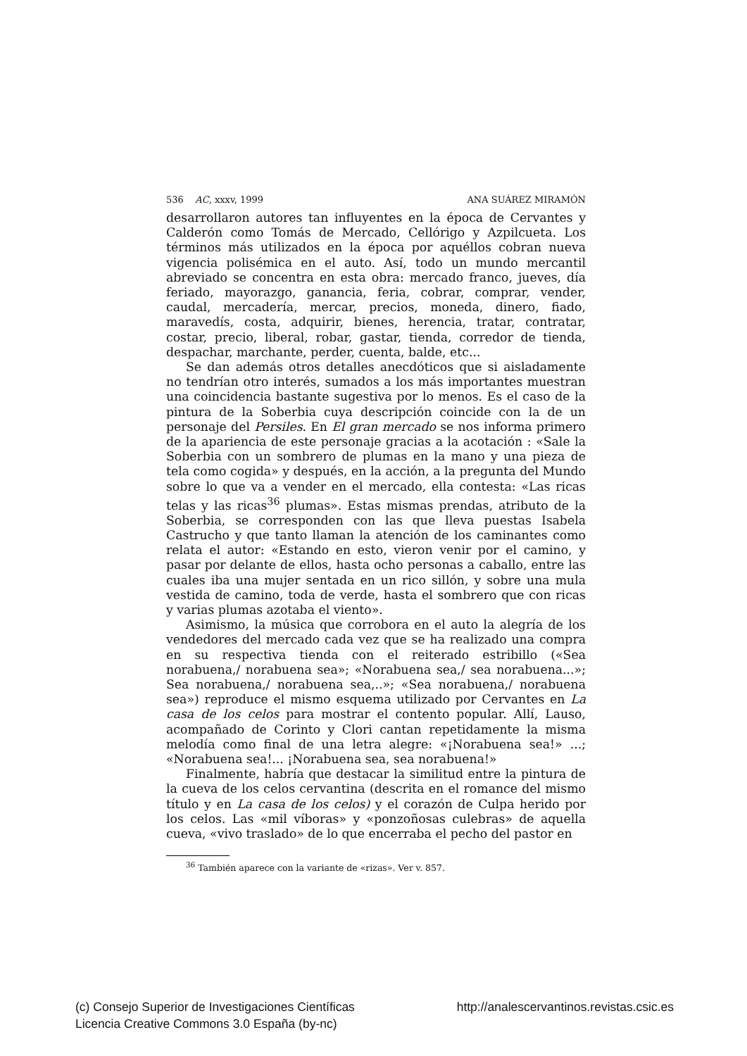536 AC, xxxv, 1999 ANA SUÁREZ MIRAMÓN
desarrollaron autores tan influyentes en la época de Cervantes y Calderón como Tomás de Mercado, Cellórigo y Azpilcueta. Los términos más utilizados en la época por aquéllos cobran nueva vigencia polisémica en el auto. Así, todo un mundo mercantil abreviado se concentra en esta obra: mercado franco, jueves, día feriado, mayorazgo, ganancia, feria, cobrar, comprar, vender, caudal, mercadería, mercar, precios, moneda, dinero, fiado, maravedís, costa, adquirir, bienes, herencia, tratar, contratar, costar, precio, liberal, robar, gastar, tienda, corredor de tienda, despachar, marchante, perder, cuenta, balde, etc...
Se dan además otros detalles anecdóticos que si aisladamente no tendrían otro interés, sumados a los más importantes muestran una coincidencia bastante sugestiva por lo menos. Es el caso de la pintura de la Soberbia cuya descripción coincide con la de un personaje del Persiles. En El gran mercado se nos informa primero de la apariencia de este personaje gracias a la acotación : «Sale la Soberbia con un sombrero de plumas en la mano y una pieza de tela como cogida» y después, en la acción, a la pregunta del Mundo sobre lo que va a vender en el mercado, ella contesta: «Las ricas telas y las ricas<sup>36</sup> plumas». Estas mismas prendas, atributo de la Soberbia, se corresponden con las que lleva puestas Isabela Castrucho y que tanto llaman la atención de los caminantes como relata el autor: «Estando en esto, vieron venir por el camino, y pasar por delante de ellos, hasta ocho personas a caballo, entre las cuales iba una mujer sentada en un rico sillón, y sobre una mula vestida de camino, toda de verde, hasta el sombrero que con ricas y varias plumas azotaba el viento».
Asimismo, la música que corrobora en el auto la alegría de los vendedores del mercado cada vez que se ha realizado una compra en su respectiva tienda con el reiterado estribillo («Sea norabuena,/ norabuena sea»; «Norabuena sea,/ sea norabuena...»; Sea norabuena,/ norabuena sea,..»; «Sea norabuena,/ norabuena sea») reproduce el mismo esquema utilizado por Cervantes en La casa de los celos para mostrar el contento popular. Allí, Lauso, acompañado de Corinto y Clori cantan repetidamente la misma melodía como final de una letra alegre: «¡Norabuena sea!» ...; «Norabuena sea!... ¡Norabuena sea, sea norabuena!»
Finalmente, habría que destacar la similitud entre la pintura de la cueva de los celos cervantina (descrita en el romance del mismo título y en La casa de los celos) y el corazón de Culpa herido por los celos. Las «mil víboras» y «ponzoñosas culebras» de aquella cueva, «vivo traslado» de lo que encerraba el pecho del pastor en
<sup>36</sup> También aparece con la variante de «rizas». Ver v. 857.
(c) Consejo Superior de Investigaciones Científicas http://analescervantinos.revistas.csic.es
Licencia Creative Commons 3.0 España (by-nc)